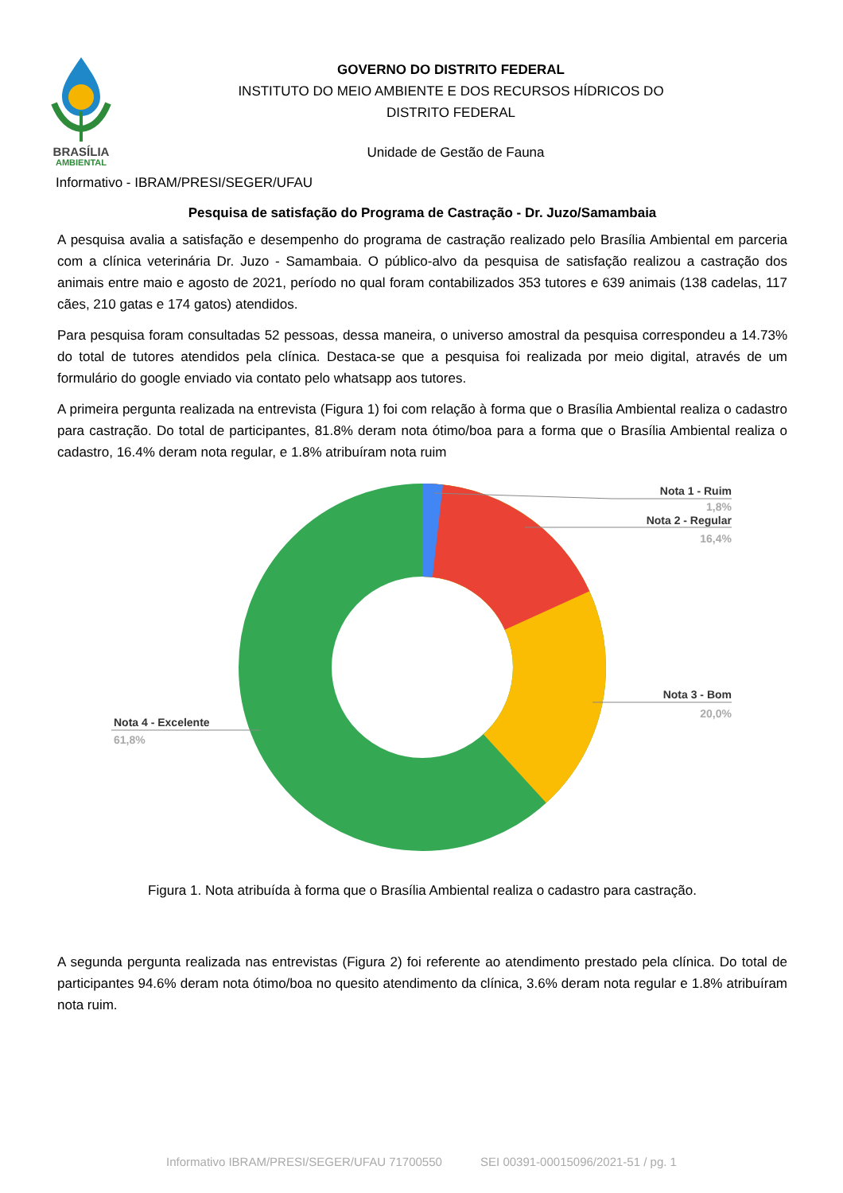BRASÍLIA
AMBIENTAL
GOVERNO DO DISTRITO FEDERAL
INSTITUTO DO MEIO AMBIENTE E DOS RECURSOS HÍDRICOS DO
DISTRITO FEDERAL
Unidade de Gestão de Fauna
Informativo - IBRAM/PRESI/SEGER/UFAU
Pesquisa de satisfação do Programa de Castração - Dr. Juzo/Samambaia
A pesquisa avalia a satisfação e desempenho do programa de castração realizado pelo Brasília Ambiental em parceria com a clínica veterinária Dr. Juzo - Samambaia. O público-alvo da pesquisa de satisfação realizou a castração dos animais entre maio e agosto de 2021, período no qual foram contabilizados 353 tutores e 639 animais (138 cadelas, 117 cães, 210 gatas e 174 gatos) atendidos.
Para pesquisa foram consultadas 52 pessoas, dessa maneira, o universo amostral da pesquisa correspondeu a 14.73% do total de tutores atendidos pela clínica. Destaca-se que a pesquisa foi realizada por meio digital, através de um formulário do google enviado via contato pelo whatsapp aos tutores.
A primeira pergunta realizada na entrevista (Figura 1) foi com relação à forma que o Brasília Ambiental realiza o cadastro para castração. Do total de participantes, 81.8% deram nota ótimo/boa para a forma que o Brasília Ambiental realiza o cadastro, 16.4% deram nota regular, e 1.8% atribuíram nota ruim
Nota 1 - Ruim
1,8%
Nota 2 - Regular
16,4%
Nota 3 - Bom
20,0%
Nota 4 - Excelente
61,8%
Figura 1. Nota atribuída à forma que o Brasília Ambiental realiza o cadastro para castração.
A segunda pergunta realizada nas entrevistas (Figura 2) foi referente ao atendimento prestado pela clínica. Do total de participantes 94.6% deram nota ótimo/boa no quesito atendimento da clínica, 3.6% deram nota regular e 1.8% atribuíram nota ruim.
Informativo IBRAM/PRESI/SEGER/UFAU 71700550 SEI 00391-00015096/2021-51 / pg. 1